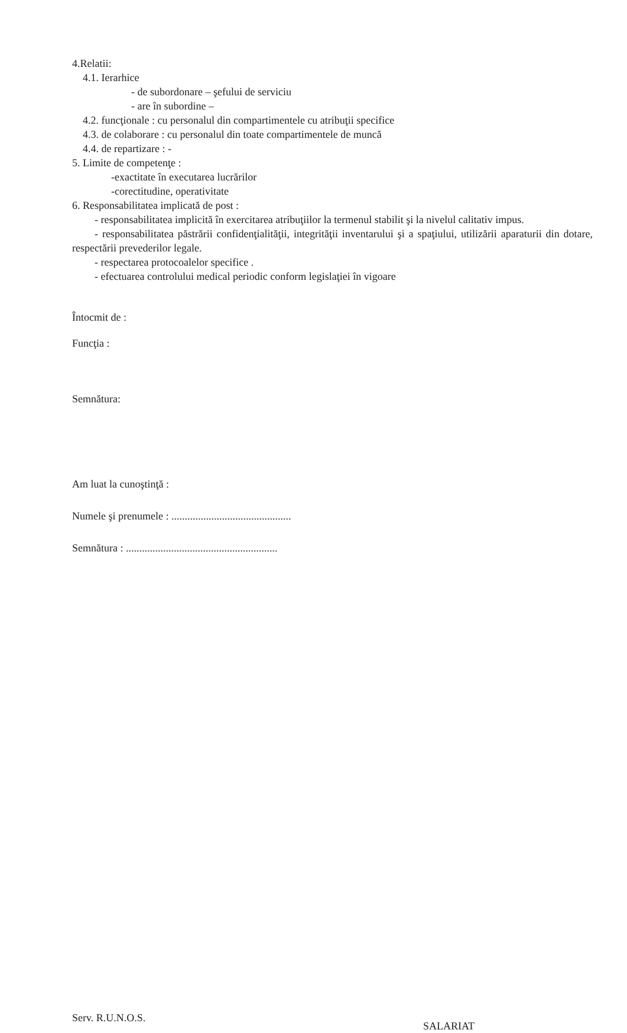4.Relatii:
4.1. Ierarhice
- de subordonare – şefului de serviciu
- are în subordine –
4.2. funcţionale : cu personalul din compartimentele cu atribuţii specifice
4.3. de colaborare : cu personalul din toate compartimentele de muncă
4.4. de repartizare : -
5. Limite de competenţe :
-exactitate în executarea lucrărilor
-corectitudine, operativitate
6. Responsabilitatea implicată de post :
- responsabilitatea implicită în exercitarea atribuţiilor la termenul stabilit şi la nivelul calitativ impus.
- responsabilitatea păstrării confidenţialităţii, integrităţii inventarului şi a spaţiului, utilizării aparaturii din dotare, respectării prevederilor legale.
- respectarea protocoalelor specifice .
- efectuarea controlului medical periodic conform legislaţiei în vigoare
Întocmit de :
Funcţia :
Semnătura:
Am luat la cunoştinţă :
Numele şi prenumele : .............................................
Semnătura : .........................................................
Serv. R.U.N.O.S.
SALARIAT